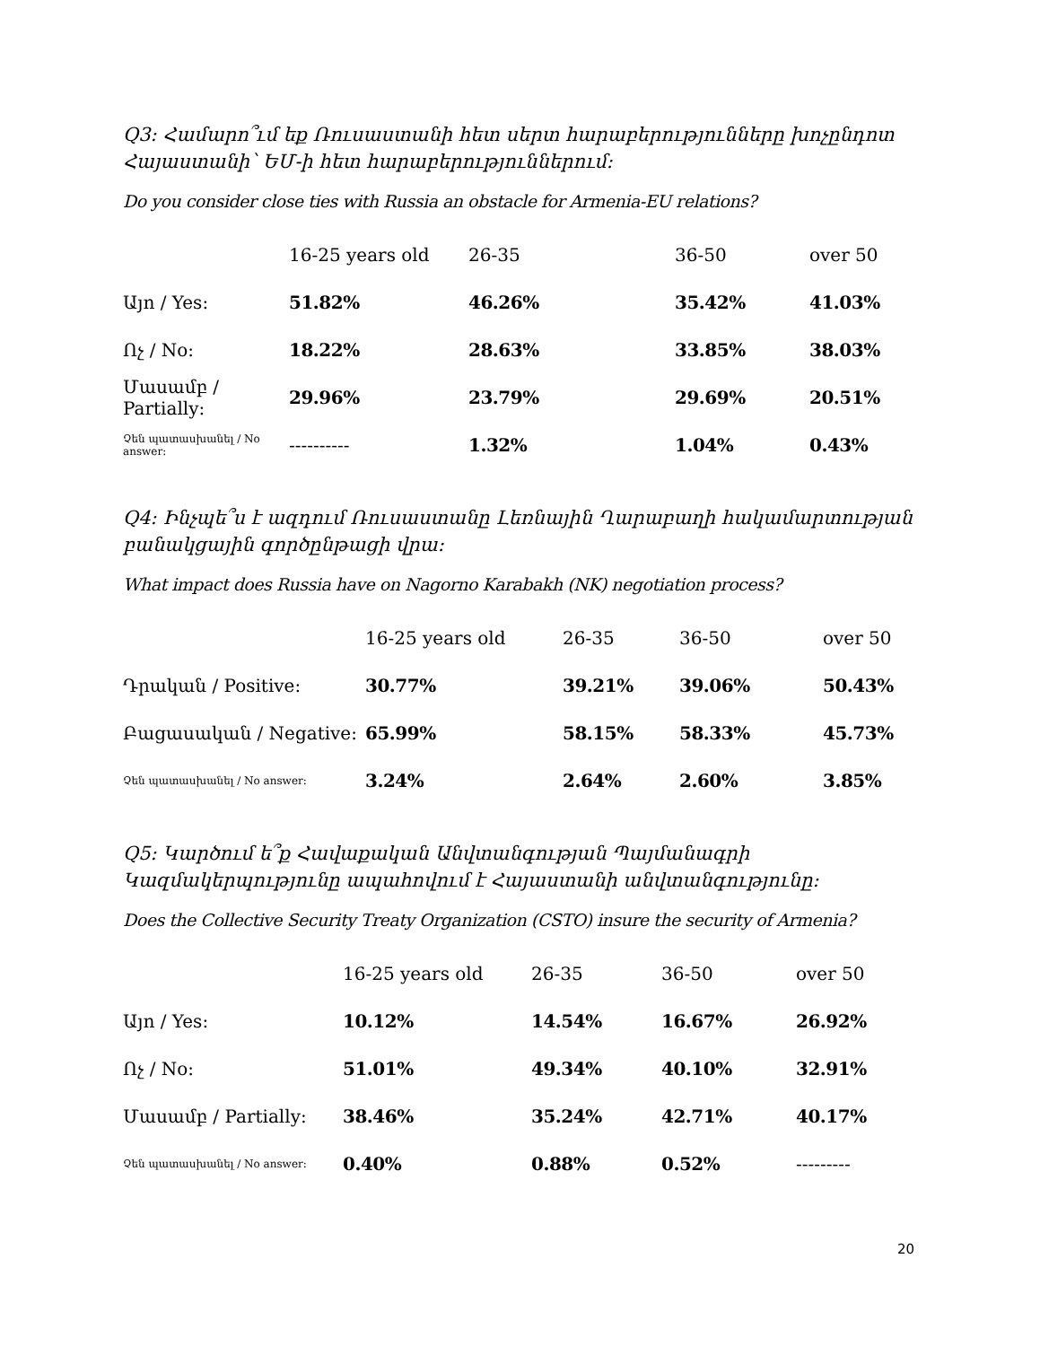Q3: Համարո՞ւմ եք Ռուսաստանի հետ սերտ հարաբերությունները խոչընդոտ Հայաստանի՝ ԵՄ-ի հետ հարաբերություններում:
Do you consider close ties with Russia an obstacle for Armenia-EU relations?
| | 16-25 years old | 26-35 | 36-50 | over 50 |
| --- | --- | --- | --- | --- |
| Այո / Yes: | 51.82% | 46.26% | 35.42% | 41.03% |
| Ոչ / No: | 18.22% | 28.63% | 33.85% | 38.03% |
| Մասամբ / Partially: | 29.96% | 23.79% | 29.69% | 20.51% |
| Չեն պատասխանել / No answer: | ---------- | 1.32% | 1.04% | 0.43% |
Q4: Ինչպե՞ս է ազդում Ռուսաստանը Լեռնային Ղարաբաղի հակամարտության բանակցային գործընթացի վրա:
What impact does Russia have on Nagorno Karabakh (NK) negotiation process?
| | 16-25 years old | 26-35 | 36-50 | over 50 |
| --- | --- | --- | --- | --- |
| Դրական / Positive: | 30.77% | 39.21% | 39.06% | 50.43% |
| Բացասական / Negative: | 65.99% | 58.15% | 58.33% | 45.73% |
| Չեն պատասխանել / No answer: | 3.24% | 2.64% | 2.60% | 3.85% |
Q5: Կարծում ե՞ք Հավաքական Անվտանգության Պայմանագրի Կազմակերպությունը ապահովում է Հայաստանի անվտանգությունը:
Does the Collective Security Treaty Organization (CSTO) insure the security of Armenia?
| | 16-25 years old | 26-35 | 36-50 | over 50 |
| --- | --- | --- | --- | --- |
| Այո / Yes: | 10.12% | 14.54% | 16.67% | 26.92% |
| Ոչ / No: | 51.01% | 49.34% | 40.10% | 32.91% |
| Մասամբ / Partially: | 38.46% | 35.24% | 42.71% | 40.17% |
| Չեն պատասխանել / No answer: | 0.40% | 0.88% | 0.52% | --------- |
20